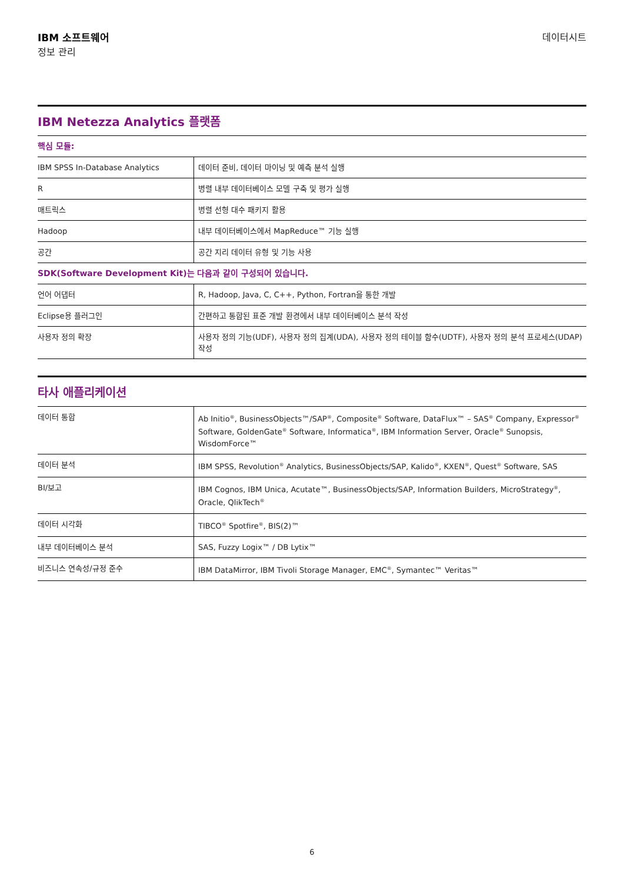IBM 소프트웨어
정보 관리
데이터시트
IBM Netezza Analytics 플랫폼
| 핵심 모듈: | |
| IBM SPSS In-Database Analytics | 데이터 준비, 데이터 마이닝 및 예측 분석 실행 |
| R | 병렬 내부 데이터베이스 모델 구축 및 평가 실행 |
| 매트릭스 | 병렬 선형 대수 패키지 활용 |
| Hadoop | 내부 데이터베이스에서 MapReduce™ 기능 실행 |
| 공간 | 공간 지리 데이터 유형 및 기능 사용 |
| SDK(Software Development Kit)는 다음과 같이 구성되어 있습니다. | |
| 언어 어댑터 | R, Hadoop, Java, C, C++, Python, Fortran을 통한 개발 |
| Eclipse용 플러그인 | 간편하고 통합된 표준 개발 환경에서 내부 데이터베이스 분석 작성 |
| 사용자 정의 확장 | 사용자 정의 기능(UDF), 사용자 정의 집계(UDA), 사용자 정의 테이블 함수(UDTF), 사용자 정의 분석 프로세스(UDAP) 작성 |
타사 애플리케이션
| 데이터 통합 | Ab Initio<sup>®</sup>, BusinessObjects™/SAP<sup>®</sup>, Composite<sup>®</sup> Software, DataFlux™ – SAS<sup>®</sup> Company, Expressor<sup>®</sup> Software, GoldenGate<sup>®</sup> Software, Informatica<sup>®</sup>, IBM Information Server, Oracle<sup>®</sup> Sunopsis, WisdomForce™ |
| 데이터 분석 | IBM SPSS, Revolution<sup>®</sup> Analytics, BusinessObjects/SAP, Kalido<sup>®</sup>, KXEN<sup>®</sup>, Quest<sup>®</sup> Software, SAS |
| BI/보고 | IBM Cognos, IBM Unica, Acutate™, BusinessObjects/SAP, Information Builders, MicroStrategy<sup>®</sup>, Oracle, QlikTech<sup>®</sup> |
| 데이터 시각화 | TIBCO<sup>®</sup> Spotfire<sup>®</sup>, BIS(2)™ |
| 내부 데이터베이스 분석 | SAS, Fuzzy Logix™ / DB Lytix™ |
| 비즈니스 연속성/규정 준수 | IBM DataMirror, IBM Tivoli Storage Manager, EMC<sup>®</sup>, Symantec™ Veritas™ |
6